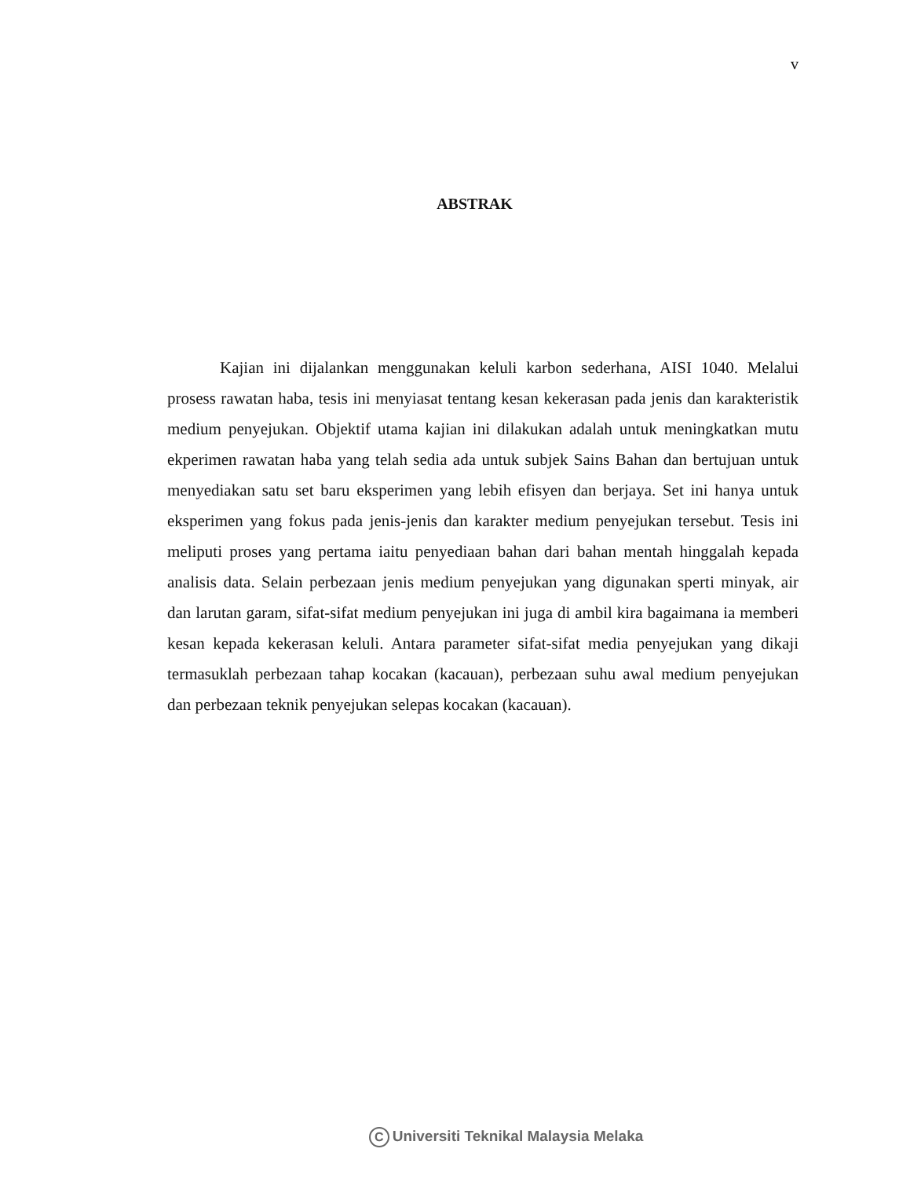v
ABSTRAK
Kajian ini dijalankan menggunakan keluli karbon sederhana, AISI 1040. Melalui prosess rawatan haba, tesis ini menyiasat tentang kesan kekerasan pada jenis dan karakteristik medium penyejukan. Objektif utama kajian ini dilakukan adalah untuk meningkatkan mutu ekperimen rawatan haba yang telah sedia ada untuk subjek Sains Bahan dan bertujuan untuk menyediakan satu set baru eksperimen yang lebih efisyen dan berjaya. Set ini hanya untuk eksperimen yang fokus pada jenis-jenis dan karakter medium penyejukan tersebut. Tesis ini meliputi proses yang pertama iaitu penyediaan bahan dari bahan mentah hinggalah kepada analisis data. Selain perbezaan jenis medium penyejukan yang digunakan sperti minyak, air dan larutan garam, sifat-sifat medium penyejukan ini juga di ambil kira bagaimana ia memberi kesan kepada kekerasan keluli. Antara parameter sifat-sifat media penyejukan yang dikaji termasuklah perbezaan tahap kocakan (kacauan), perbezaan suhu awal medium penyejukan dan perbezaan teknik penyejukan selepas kocakan (kacauan).
C Universiti Teknikal Malaysia Melaka